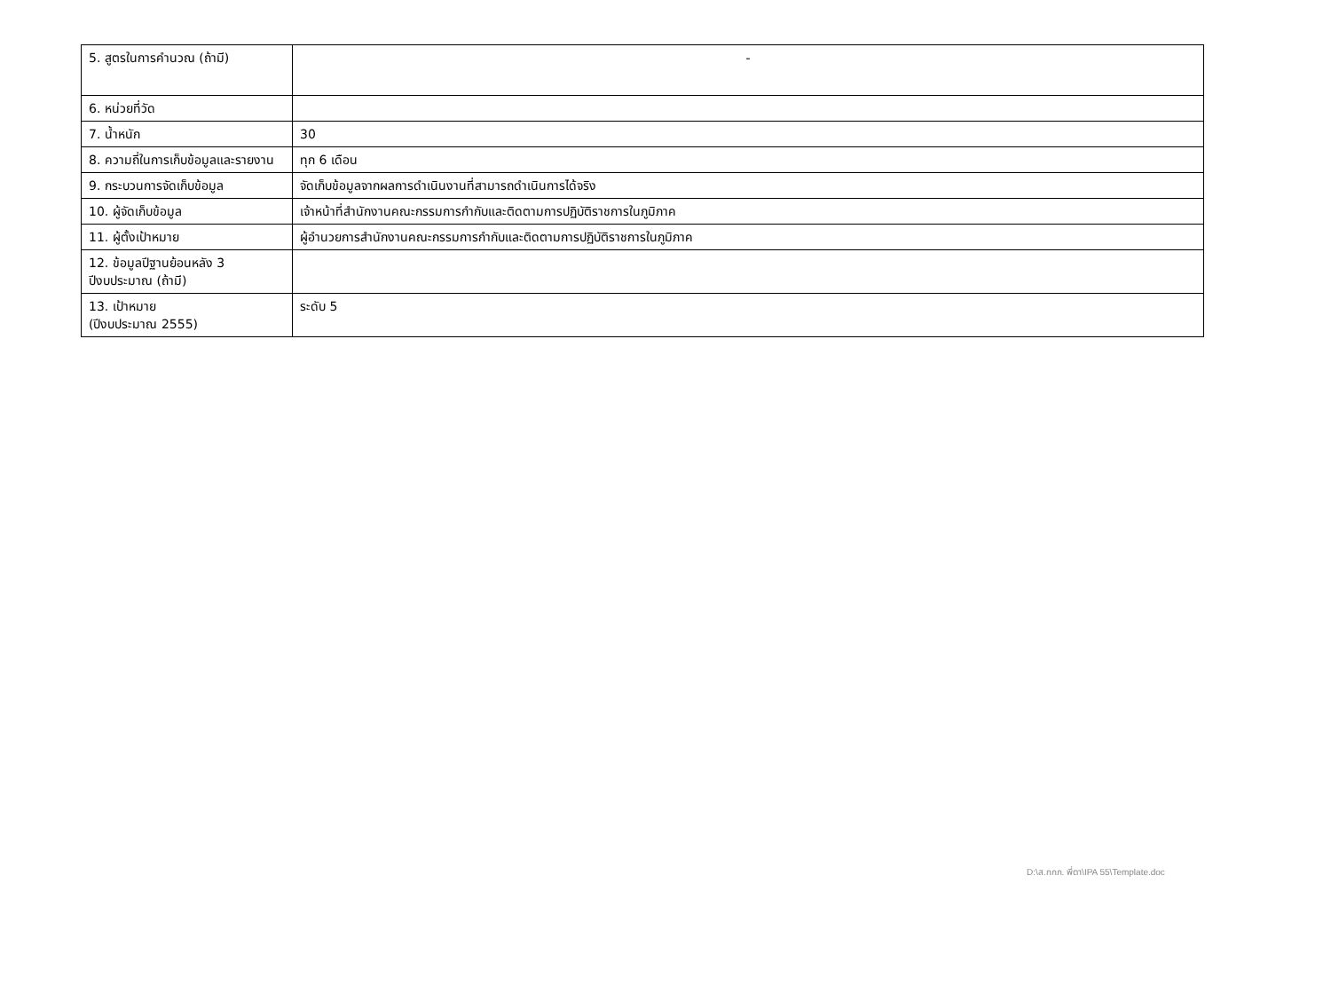| 5. สูตรในการคำนวณ (ถ้ามี) | - |
| 6. หน่วยที่วัด | |
| 7. น้ำหนัก | 30 |
| 8. ความถี่ในการเก็บข้อมูลและรายงาน | ทุก 6 เดือน |
| 9. กระบวนการจัดเก็บข้อมูล | จัดเก็บข้อมูลจากผลการดำเนินงานที่สามารถดำเนินการได้จริง |
| 10. ผู้จัดเก็บข้อมูล | เจ้าหน้าที่สำนักงานคณะกรรมการกำกับและติดตามการปฏิบัติราชการในภูมิภาค |
| 11. ผู้ตั้งเป้าหมาย | ผู้อำนวยการสำนักงานคณะกรรมการกำกับและติดตามการปฏิบัติราชการในภูมิภาค |
| 12. ข้อมูลปีฐานย้อนหลัง 3 ปีงบประมาณ (ถ้ามี) | |
| 13. เป้าหมาย (ปีงบประมาณ 2555) | ระดับ 5 |
D:\ส.กกภ. พี่ตา\IPA 55\Template.doc